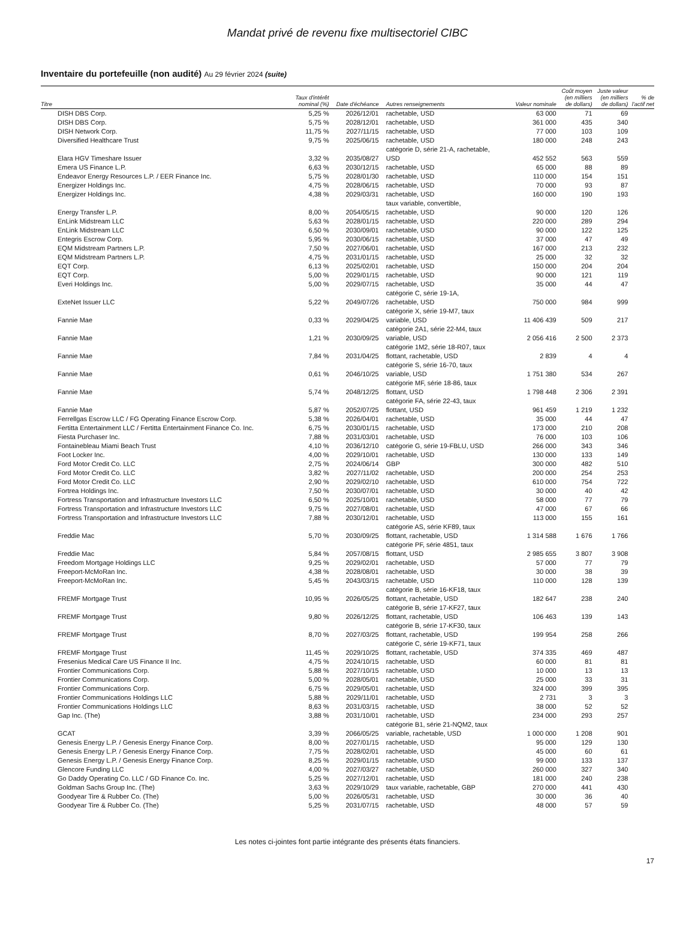Mandat privé de revenu fixe multisectoriel CIBC
Inventaire du portefeuille (non audité) Au 29 février 2024 (suite)
| Titre | Taux d'intérêt nominal (%) | Date d'échéance | Autres renseignements | Valeur nominale | Coût moyen (en milliers de dollars) | Juste valeur (en milliers de dollars) | % de l'actif net |
| --- | --- | --- | --- | --- | --- | --- | --- |
| DISH DBS Corp. | 5,25 % | 2026/12/01 | rachetable, USD | 63 000 | 71 | 69 | |
| DISH DBS Corp. | 5,75 % | 2028/12/01 | rachetable, USD | 361 000 | 435 | 340 | |
| DISH Network Corp. | 11,75 % | 2027/11/15 | rachetable, USD | 77 000 | 103 | 109 | |
| Diversified Healthcare Trust | 9,75 % | 2025/06/15 | rachetable, USD | 180 000 | 248 | 243 | |
| Elara HGV Timeshare Issuer | 3,32 % | 2035/08/27 | catégorie D, série 21-A, rachetable, USD | 452 552 | 563 | 559 | |
| Emera US Finance L.P. | 6,63 % | 2030/12/15 | rachetable, USD | 65 000 | 88 | 89 | |
| Endeavor Energy Resources L.P. / EER Finance Inc. | 5,75 % | 2028/01/30 | rachetable, USD | 110 000 | 154 | 151 | |
| Energizer Holdings Inc. | 4,75 % | 2028/06/15 | rachetable, USD | 70 000 | 93 | 87 | |
| Energizer Holdings Inc. | 4,38 % | 2029/03/31 | rachetable, USD | 160 000 | 190 | 193 | |
| Energy Transfer L.P. | 8,00 % | 2054/05/15 | taux variable, convertible, rachetable, USD | 90 000 | 120 | 126 | |
| EnLink Midstream LLC | 5,63 % | 2028/01/15 | rachetable, USD | 220 000 | 289 | 294 | |
| EnLink Midstream LLC | 6,50 % | 2030/09/01 | rachetable, USD | 90 000 | 122 | 125 | |
| Entegris Escrow Corp. | 5,95 % | 2030/06/15 | rachetable, USD | 37 000 | 47 | 49 | |
| EQM Midstream Partners L.P. | 7,50 % | 2027/06/01 | rachetable, USD | 167 000 | 213 | 232 | |
| EQM Midstream Partners L.P. | 4,75 % | 2031/01/15 | rachetable, USD | 25 000 | 32 | 32 | |
| EQT Corp. | 6,13 % | 2025/02/01 | rachetable, USD | 150 000 | 204 | 204 | |
| EQT Corp. | 5,00 % | 2029/01/15 | rachetable, USD | 90 000 | 121 | 119 | |
| Everi Holdings Inc. | 5,00 % | 2029/07/15 | rachetable, USD | 35 000 | 44 | 47 | |
| ExteNet Issuer LLC | 5,22 % | 2049/07/26 | catégorie C, série 19-1A, rachetable, USD | 750 000 | 984 | 999 | |
| Fannie Mae | 0,33 % | 2029/04/25 | catégorie X, série 19-M7, taux variable, USD | 11 406 439 | 509 | 217 | |
| Fannie Mae | 1,21 % | 2030/09/25 | catégorie 2A1, série 22-M4, taux variable, USD | 2 056 416 | 2 500 | 2 373 | |
| Fannie Mae | 7,84 % | 2031/04/25 | catégorie 1M2, série 18-R07, taux flottant, rachetable, USD | 2 839 | 4 | 4 | |
| Fannie Mae | 0,61 % | 2046/10/25 | catégorie S, série 16-70, taux variable, USD | 1 751 380 | 534 | 267 | |
| Fannie Mae | 5,74 % | 2048/12/25 | catégorie MF, série 18-86, taux flottant, USD | 1 798 448 | 2 306 | 2 391 | |
| Fannie Mae | 5,87 % | 2052/07/25 | catégorie FA, série 22-43, taux flottant, USD | 961 459 | 1 219 | 1 232 | |
| Ferrellgas Escrow LLC / FG Operating Finance Escrow Corp. | 5,38 % | 2026/04/01 | rachetable, USD | 35 000 | 44 | 47 | |
| Fertitta Entertainment LLC / Fertitta Entertainment Finance Co. Inc. | 6,75 % | 2030/01/15 | rachetable, USD | 173 000 | 210 | 208 | |
| Fiesta Purchaser Inc. | 7,88 % | 2031/03/01 | rachetable, USD | 76 000 | 103 | 106 | |
| Fontainebleau Miami Beach Trust | 4,10 % | 2036/12/10 | catégorie G, série 19-FBLU, USD | 266 000 | 343 | 346 | |
| Foot Locker Inc. | 4,00 % | 2029/10/01 | rachetable, USD | 130 000 | 133 | 149 | |
| Ford Motor Credit Co. LLC | 2,75 % | 2024/06/14 | GBP | 300 000 | 482 | 510 | |
| Ford Motor Credit Co. LLC | 3,82 % | 2027/11/02 | rachetable, USD | 200 000 | 254 | 253 | |
| Ford Motor Credit Co. LLC | 2,90 % | 2029/02/10 | rachetable, USD | 610 000 | 754 | 722 | |
| Fortrea Holdings Inc. | 7,50 % | 2030/07/01 | rachetable, USD | 30 000 | 40 | 42 | |
| Fortress Transportation and Infrastructure Investors LLC | 6,50 % | 2025/10/01 | rachetable, USD | 58 000 | 77 | 79 | |
| Fortress Transportation and Infrastructure Investors LLC | 9,75 % | 2027/08/01 | rachetable, USD | 47 000 | 67 | 66 | |
| Fortress Transportation and Infrastructure Investors LLC | 7,88 % | 2030/12/01 | rachetable, USD | 113 000 | 155 | 161 | |
| Freddie Mac | 5,70 % | 2030/09/25 | catégorie AS, série KF89, taux flottant, rachetable, USD | 1 314 588 | 1 676 | 1 766 | |
| Freddie Mac | 5,84 % | 2057/08/15 | catégorie PF, série 4851, taux flottant, USD | 2 985 655 | 3 807 | 3 908 | |
| Freedom Mortgage Holdings LLC | 9,25 % | 2029/02/01 | rachetable, USD | 57 000 | 77 | 79 | |
| Freeport-McMoRan Inc. | 4,38 % | 2028/08/01 | rachetable, USD | 30 000 | 38 | 39 | |
| Freeport-McMoRan Inc. | 5,45 % | 2043/03/15 | rachetable, USD | 110 000 | 128 | 139 | |
| FREMF Mortgage Trust | 10,95 % | 2026/05/25 | catégorie B, série 16-KF18, taux flottant, rachetable, USD | 182 647 | 238 | 240 | |
| FREMF Mortgage Trust | 9,80 % | 2026/12/25 | catégorie B, série 17-KF27, taux flottant, rachetable, USD | 106 463 | 139 | 143 | |
| FREMF Mortgage Trust | 8,70 % | 2027/03/25 | catégorie B, série 17-KF30, taux flottant, rachetable, USD | 199 954 | 258 | 266 | |
| FREMF Mortgage Trust | 11,45 % | 2029/10/25 | catégorie C, série 19-KF71, taux flottant, rachetable, USD | 374 335 | 469 | 487 | |
| Fresenius Medical Care US Finance II Inc. | 4,75 % | 2024/10/15 | rachetable, USD | 60 000 | 81 | 81 | |
| Frontier Communications Corp. | 5,88 % | 2027/10/15 | rachetable, USD | 10 000 | 13 | 13 | |
| Frontier Communications Corp. | 5,00 % | 2028/05/01 | rachetable, USD | 25 000 | 33 | 31 | |
| Frontier Communications Corp. | 6,75 % | 2029/05/01 | rachetable, USD | 324 000 | 399 | 395 | |
| Frontier Communications Holdings LLC | 5,88 % | 2029/11/01 | rachetable, USD | 2 731 | 3 | 3 | |
| Frontier Communications Holdings LLC | 8,63 % | 2031/03/15 | rachetable, USD | 38 000 | 52 | 52 | |
| Gap Inc. (The) | 3,88 % | 2031/10/01 | rachetable, USD | 234 000 | 293 | 257 | |
| GCAT | 3,39 % | 2066/05/25 | catégorie B1, série 21-NQM2, taux variable, rachetable, USD | 1 000 000 | 1 208 | 901 | |
| Genesis Energy L.P. / Genesis Energy Finance Corp. | 8,00 % | 2027/01/15 | rachetable, USD | 95 000 | 129 | 130 | |
| Genesis Energy L.P. / Genesis Energy Finance Corp. | 7,75 % | 2028/02/01 | rachetable, USD | 45 000 | 60 | 61 | |
| Genesis Energy L.P. / Genesis Energy Finance Corp. | 8,25 % | 2029/01/15 | rachetable, USD | 99 000 | 133 | 137 | |
| Glencore Funding LLC | 4,00 % | 2027/03/27 | rachetable, USD | 260 000 | 327 | 340 | |
| Go Daddy Operating Co. LLC / GD Finance Co. Inc. | 5,25 % | 2027/12/01 | rachetable, USD | 181 000 | 240 | 238 | |
| Goldman Sachs Group Inc. (The) | 3,63 % | 2029/10/29 | taux variable, rachetable, GBP | 270 000 | 441 | 430 | |
| Goodyear Tire & Rubber Co. (The) | 5,00 % | 2026/05/31 | rachetable, USD | 30 000 | 36 | 40 | |
| Goodyear Tire & Rubber Co. (The) | 5,25 % | 2031/07/15 | rachetable, USD | 48 000 | 57 | 59 | |
Les notes ci-jointes font partie intégrante des présents états financiers.
17